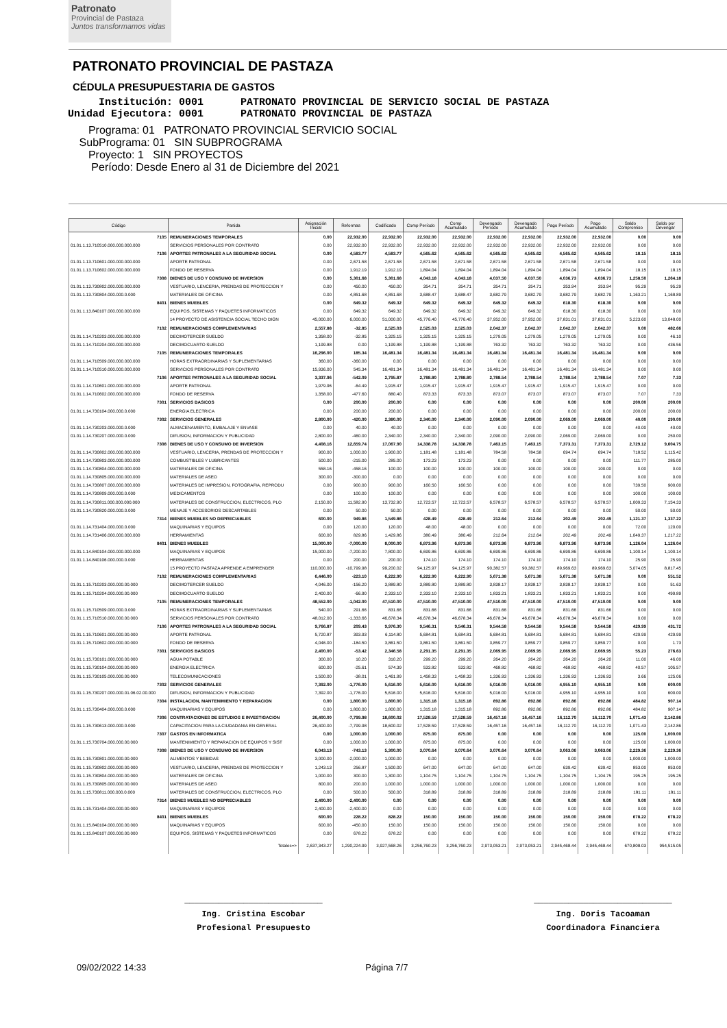Patronato
Provincial de Pastaza
Juntos transformamos vidas
PATRONATO PROVINCIAL DE PASTAZA
CÉDULA PRESUPUESTARIA DE GASTOS
Institución: 0001 PATRONATO PROVINCIAL DE SERVICIO SOCIAL DE PASTAZA Unidad Ejecutora: 0001 PATRONATO PROVINCIAL DE PASTAZA
Programa: 01 PATRONATO PROVINCIAL SERVICIO SOCIAL SubPrograma: 01 SIN SUBPROGRAMA Proyecto: 1 SIN PROYECTOS Período: Desde Enero al 31 de Diciembre del 2021
| Código | Partida | Asignación Inicial | Reformas | Codificado | Comp Período | Comp Acumulado | Devengado Período | Devengado Acumulado | Pago Período | Pago Acumulado | Saldo Compromiso | Saldo por Devengar |
| --- | --- | --- | --- | --- | --- | --- | --- | --- | --- | --- | --- | --- |
| 7105 | REMUNERACIONES TEMPORALES | 0.00 | 22,932.00 | 22,932.00 | 22,932.00 | 22,932.00 | 22,932.00 | 22,932.00 | 22,932.00 | 22,932.00 | 0.00 | 0.00 |
| 01.01.1.13.710510.000.000.000.000 | SERVICIOS PERSONALES POR CONTRATO | 0.00 | 22,932.00 | 22,932.00 | 22,932.00 | 22,932.00 | 22,932.00 | 22,932.00 | 22,932.00 | 22,932.00 | 0.00 | 0.00 |
| 7106 | APORTES PATRONALES A LA SEGURIDAD SOCIAL | 0.00 | 4,583.77 | 4,583.77 | 4,565.62 | 4,565.62 | 4,565.62 | 4,565.62 | 4,565.62 | 4,565.62 | 18.15 | 18.15 |
| 01.01.1.13.710601.000.000.000.000 | APORTE PATRONAL | 0.00 | 2,671.58 | 2,671.58 | 2,671.58 | 2,671.58 | 2,671.58 | 2,671.58 | 2,671.58 | 2,671.58 | 0.00 | 0.00 |
| 01.01.1.13.710602.000.000.000.000 | FONDO DE RESERVA | 0.00 | 1,912.19 | 1,912.19 | 1,894.04 | 1,894.04 | 1,894.04 | 1,894.04 | 1,894.04 | 1,894.04 | 18.15 | 18.15 |
| 7308 | BIENES DE USO Y CONSUMO DE INVERSION | 0.00 | 5,301.68 | 5,301.68 | 4,043.18 | 4,043.18 | 4,037.50 | 4,037.50 | 4,036.73 | 4,036.73 | 1,258.50 | 1,264.18 |
| 01.01.1.13.730802.000.000.000.000 | VESTUARIO, LENCERIA, PRENDAS DE PROTECCION Y | 0.00 | 450.00 | 450.00 | 354.71 | 354.71 | 354.71 | 354.71 | 353.94 | 353.94 | 95.29 | 95.29 |
| 01.01.1.13.730804.000.000.0.000 | MATERIALES DE OFICINA | 0.00 | 4,851.68 | 4,851.68 | 3,688.47 | 3,688.47 | 3,682.79 | 3,682.79 | 3,682.79 | 3,682.79 | 1,163.21 | 1,168.89 |
| 8401 | BIENES MUEBLES | 0.00 | 649.32 | 649.32 | 649.32 | 649.32 | 649.32 | 649.32 | 618.30 | 618.30 | 0.00 | 0.00 |
| 01.01.1.13.840107.000.000.000.000 | EQUIPOS, SISTEMAS Y PAQUETES INFORMATICOS | 0.00 | 649.32 | 649.32 | 649.32 | 649.32 | 649.32 | 649.32 | 618.30 | 618.30 | 0.00 | 0.00 |
| | 14 PROYECTO DE ASISTENCIA SOCIAL TECHO DIGN | 45,000.00 | 6,000.00 | 51,000.00 | 45,776.40 | 45,776.40 | 37,952.00 | 37,952.00 | 37,831.01 | 37,831.01 | 5,223.60 | 13,048.00 |
| 7102 | REMUNERACIONES COMPLEMENTARIAS | 2,557.88 | -32.85 | 2,525.03 | 2,525.03 | 2,525.03 | 2,042.37 | 2,042.37 | 2,042.37 | 2,042.37 | 0.00 | 482.66 |
| 01.01.1.14.710203.000.000.000.000 | DECIMOTERCER SUELDO | 1,358.00 | -32.85 | 1,325.15 | 1,325.15 | 1,325.15 | 1,279.05 | 1,279.05 | 1,279.05 | 1,279.05 | 0.00 | 46.10 |
| 01.01.1.14.710204.000.000.000.000 | DECIMOCUARTO SUELDO | 1,199.88 | 0.00 | 1,199.88 | 1,199.88 | 1,199.88 | 763.32 | 763.32 | 763.32 | 763.32 | 0.00 | 436.56 |
| 7105 | REMUNERACIONES TEMPORALES | 16,296.00 | 185.34 | 16,481.34 | 16,481.34 | 16,481.34 | 16,481.34 | 16,481.34 | 16,481.34 | 16,481.34 | 0.00 | 0.00 |
| 01.01.1.14.710509.000.000.000.000 | HORAS EXTRAORDINARIAS Y SUPLEMENTARIAS | 360.00 | -360.00 | 0.00 | 0.00 | 0.00 | 0.00 | 0.00 | 0.00 | 0.00 | 0.00 | 0.00 |
| 01.01.1.14.710510.000.000.000.000 | SERVICIOS PERSONALES POR CONTRATO | 15,936.00 | 545.34 | 16,481.34 | 16,481.34 | 16,481.34 | 16,481.34 | 16,481.34 | 16,481.34 | 16,481.34 | 0.00 | 0.00 |
| 7106 | APORTES PATRONALES A LA SEGURIDAD SOCIAL | 3,337.96 | -542.09 | 2,795.87 | 2,788.80 | 2,788.80 | 2,788.54 | 2,788.54 | 2,788.54 | 2,788.54 | 7.07 | 7.33 |
| 01.01.1.14.710601.000.000.000.000 | APORTE PATRONAL | 1,979.96 | -64.49 | 1,915.47 | 1,915.47 | 1,915.47 | 1,915.47 | 1,915.47 | 1,915.47 | 1,915.47 | 0.00 | 0.00 |
| 01.01.1.14.710602.000.000.000.000 | FONDO DE RESERVA | 1,358.00 | -477.60 | 880.40 | 873.33 | 873.33 | 873.07 | 873.07 | 873.07 | 873.07 | 7.07 | 7.33 |
| 7301 | SERVICIOS BASICOS | 0.00 | 200.00 | 200.00 | 0.00 | 0.00 | 0.00 | 0.00 | 0.00 | 0.00 | 200.00 | 200.00 |
| 01.01.1.14.730104.000.000.0.000 | ENERGIA ELECTRICA | 0.00 | 200.00 | 200.00 | 0.00 | 0.00 | 0.00 | 0.00 | 0.00 | 0.00 | 200.00 | 200.00 |
| 7302 | SERVICIOS GENERALES | 2,800.00 | -420.00 | 2,380.00 | 2,340.00 | 2,340.00 | 2,090.00 | 2,090.00 | 2,069.00 | 2,069.00 | 40.00 | 290.00 |
| 01.01.1.14.730203.000.000.0.000 | ALMACENAMIENTO, EMBALAJE Y ENVASE | 0.00 | 40.00 | 40.00 | 0.00 | 0.00 | 0.00 | 0.00 | 0.00 | 0.00 | 40.00 | 40.00 |
| 01.01.1.14.730207.000.000.0.000 | DIFUSION, INFORMACION Y PUBLICIDAD | 2,800.00 | -460.00 | 2,340.00 | 2,340.00 | 2,340.00 | 2,090.00 | 2,090.00 | 2,069.00 | 2,069.00 | 0.00 | 250.00 |
| 7308 | BIENES DE USO Y CONSUMO DE INVERSION | 4,408.16 | 12,659.74 | 17,067.90 | 14,338.78 | 14,338.78 | 7,463.15 | 7,463.15 | 7,373.31 | 7,373.31 | 2,729.12 | 9,604.75 |
| 01.01.1.14.730802.000.000.000.000 | VESTUARIO, LENCERIA, PRENDAS DE PROTECCION Y | 900.00 | 1,000.00 | 1,900.00 | 1,181.48 | 1,181.48 | 784.58 | 784.58 | 694.74 | 694.74 | 718.52 | 1,115.42 |
| 01.01.1.14.730803.000.000.000.000 | COMBUSTIBLES Y LUBRICANTES | 500.00 | -215.00 | 285.00 | 173.23 | 173.23 | 0.00 | 0.00 | 0.00 | 0.00 | 111.77 | 285.00 |
| 01.01.1.14.730804.000.000.000.000 | MATERIALES DE OFICINA | 558.16 | -458.16 | 100.00 | 100.00 | 100.00 | 100.00 | 100.00 | 100.00 | 100.00 | 0.00 | 0.00 |
| 01.01.1.14.730805.000.000.000.000 | MATERIALES DE ASEO | 300.00 | -300.00 | 0.00 | 0.00 | 0.00 | 0.00 | 0.00 | 0.00 | 0.00 | 0.00 | 0.00 |
| 01.01.1.14.730807.000.000.000.000 | MATERIALES DE IMPRESION, FOTOGRAFIA, REPRODU | 0.00 | 900.00 | 900.00 | 160.50 | 160.50 | 0.00 | 0.00 | 0.00 | 0.00 | 739.50 | 900.00 |
| 01.01.1.14.730809.000.000.0.000 | MEDICAMENTOS | 0.00 | 100.00 | 100.00 | 0.00 | 0.00 | 0.00 | 0.00 | 0.00 | 0.00 | 100.00 | 100.00 |
| 01.01.1.14.730811.000.000.000.000 | MATERIALES DE CONSTRUCCION, ELECTRICOS, PLO | 2,150.00 | 11,582.90 | 13,732.90 | 12,723.57 | 12,723.57 | 6,578.57 | 6,578.57 | 6,578.57 | 6,578.57 | 1,009.33 | 7,154.33 |
| 01.01.1.14.730820.000.000.0.000 | MENAJE Y ACCESORIOS DESCARTABLES | 0.00 | 50.00 | 50.00 | 0.00 | 0.00 | 0.00 | 0.00 | 0.00 | 0.00 | 50.00 | 50.00 |
| 7314 | BIENES MUEBLES NO DEPRECIABLES | 600.00 | 949.86 | 1,549.86 | 428.49 | 428.49 | 212.64 | 212.64 | 202.49 | 202.49 | 1,121.37 | 1,337.22 |
| 01.01.1.14.731404.000.000.0.000 | MAQUINARIAS Y EQUIPOS | 0.00 | 120.00 | 120.00 | 48.00 | 48.00 | 0.00 | 0.00 | 0.00 | 0.00 | 72.00 | 120.00 |
| 01.01.1.14.731406.000.000.000.000 | HERRAMIENTAS | 600.00 | 829.86 | 1,429.86 | 380.49 | 380.49 | 212.64 | 212.64 | 202.49 | 202.49 | 1,049.37 | 1,217.22 |
| 8401 | BIENES MUEBLES | 15,000.00 | -7,000.00 | 8,000.00 | 6,873.96 | 6,873.96 | 6,873.96 | 6,873.96 | 6,873.96 | 6,873.96 | 1,126.04 | 1,126.04 |
| 01.01.1.14.840104.000.000.000.000 | MAQUINARIAS Y EQUIPOS | 15,000.00 | -7,200.00 | 7,800.00 | 6,699.86 | 6,699.86 | 6,699.86 | 6,699.86 | 6,699.86 | 6,699.86 | 1,100.14 | 1,100.14 |
| 01.01.1.14.840106.000.000.0.000 | HERRAMIENTAS | 0.00 | 200.00 | 200.00 | 174.10 | 174.10 | 174.10 | 174.10 | 174.10 | 174.10 | 25.90 | 25.90 |
| | 15 PROYECTO PASTAZA APRENDE A EMPRENDER | 110,000.00 | -10,799.98 | 99,200.02 | 94,125.97 | 94,125.97 | 90,382.57 | 90,382.57 | 89,969.63 | 89,969.63 | 5,074.05 | 8,817.45 |
| 7102 | REMUNERACIONES COMPLEMENTARIAS | 6,446.00 | -223.10 | 6,222.90 | 6,222.90 | 6,222.90 | 5,671.38 | 5,671.38 | 5,671.38 | 5,671.38 | 0.00 | 551.52 |
| 01.01.1.15.710203.000.000.00.000 | DECIMOTERCER SUELDO | 4,046.00 | -156.20 | 3,889.80 | 3,889.80 | 3,889.80 | 3,838.17 | 3,838.17 | 3,838.17 | 3,838.17 | 0.00 | 51.63 |
| 01.01.1.15.710204.000.000.00.000 | DECIMOCUARTO SUELDO | 2,400.00 | -66.90 | 2,333.10 | 2,333.10 | 2,333.10 | 1,833.21 | 1,833.21 | 1,833.21 | 1,833.21 | 0.00 | 499.89 |
| 7105 | REMUNERACIONES TEMPORALES | 48,552.00 | -1,042.00 | 47,510.00 | 47,510.00 | 47,510.00 | 47,510.00 | 47,510.00 | 47,510.00 | 47,510.00 | 0.00 | 0.00 |
| 01.01.1.15.710509.000.000.0.000 | HORAS EXTRAORDINARIAS Y SUPLEMENTARIAS | 540.00 | 291.66 | 831.66 | 831.66 | 831.66 | 831.66 | 831.66 | 831.66 | 831.66 | 0.00 | 0.00 |
| 01.01.1.15.710510.000.000.00.000 | SERVICIOS PERSONALES POR CONTRATO | 48,012.00 | -1,333.66 | 46,678.34 | 46,678.34 | 46,678.34 | 46,678.34 | 46,678.34 | 46,678.34 | 46,678.34 | 0.00 | 0.00 |
| 7106 | APORTES PATRONALES A LA SEGURIDAD SOCIAL | 9,766.87 | 209.43 | 9,976.30 | 9,546.31 | 9,546.31 | 9,544.58 | 9,544.58 | 9,544.58 | 9,544.58 | 429.99 | 431.72 |
| 01.01.1.15.710601.000.000.00.000 | APORTE PATRONAL | 5,720.87 | 393.93 | 6,114.80 | 5,684.81 | 5,684.81 | 5,684.81 | 5,684.81 | 5,684.81 | 5,684.81 | 429.99 | 429.99 |
| 01.01.1.15.710602.000.000.00.000 | FONDO DE RESERVA | 4,046.00 | -184.50 | 3,861.50 | 3,861.50 | 3,861.50 | 3,859.77 | 3,859.77 | 3,859.77 | 3,859.77 | 0.00 | 1.73 |
| 7301 | SERVICIOS BASICOS | 2,400.00 | -53.42 | 2,346.58 | 2,291.35 | 2,291.35 | 2,069.95 | 2,069.95 | 2,069.95 | 2,069.95 | 55.23 | 276.63 |
| 01.01.1.15.730101.000.000.00.000 | AGUA POTABLE | 300.00 | 10.20 | 310.20 | 299.20 | 299.20 | 264.20 | 264.20 | 264.20 | 264.20 | 11.00 | 46.00 |
| 01.01.1.15.730104.000.000.00.000 | ENERGIA ELECTRICA | 600.00 | -25.61 | 574.39 | 533.82 | 533.82 | 468.82 | 468.82 | 468.82 | 468.82 | 40.57 | 105.57 |
| 01.01.1.15.730105.000.000.00.000 | TELECOMUNICACIONES | 1,500.00 | -38.01 | 1,461.99 | 1,458.33 | 1,458.33 | 1,336.93 | 1,336.93 | 1,336.93 | 1,336.93 | 3.66 | 125.06 |
| 7302 | SERVICIOS GENERALES | 7,392.00 | -1,776.00 | 5,616.00 | 5,616.00 | 5,616.00 | 5,016.00 | 5,016.00 | 4,955.10 | 4,955.10 | 0.00 | 600.00 |
| 01.01.1.15.730207.000.000.01.06.02.00.000 | DIFUSION, INFORMACION Y PUBLICIDAD | 7,392.00 | -1,776.00 | 5,616.00 | 5,616.00 | 5,616.00 | 5,016.00 | 5,016.00 | 4,955.10 | 4,955.10 | 0.00 | 600.00 |
| 7304 | INSTALACION, MANTENIMIENTO Y REPARACION | 0.00 | 1,800.00 | 1,800.00 | 1,315.18 | 1,315.18 | 892.86 | 892.86 | 892.86 | 892.86 | 484.82 | 907.14 |
| 01.01.1.15.730404.000.000.0.000 | MAQUINARIAS Y EQUIPOS | 0.00 | 1,800.00 | 1,800.00 | 1,315.18 | 1,315.18 | 892.86 | 892.86 | 892.86 | 892.86 | 484.82 | 907.14 |
| 7306 | CONTRATACIONES DE ESTUDIOS E INVESTIGACION | 26,400.00 | -7,799.98 | 18,600.02 | 17,528.59 | 17,528.59 | 16,457.16 | 16,457.16 | 16,112.70 | 16,112.70 | 1,071.43 | 2,142.86 |
| 01.01.1.15.730613.000.000.0.000 | CAPACITACION PARA LA CIUDADANIA EN GENERAL | 26,400.00 | -7,799.98 | 18,600.02 | 17,528.59 | 17,528.59 | 16,457.16 | 16,457.16 | 16,112.70 | 16,112.70 | 1,071.43 | 2,142.86 |
| 7307 | GASTOS EN INFORMATICA | 0.00 | 1,000.00 | 1,000.00 | 875.00 | 875.00 | 0.00 | 0.00 | 0.00 | 0.00 | 125.00 | 1,000.00 |
| 01.01.1.15.730704.000.000.00.000 | MANTENIMIENTO Y REPARACION DE EQUIPOS Y SIST | 0.00 | 1,000.00 | 1,000.00 | 875.00 | 875.00 | 0.00 | 0.00 | 0.00 | 0.00 | 125.00 | 1,000.00 |
| 7308 | BIENES DE USO Y CONSUMO DE INVERSION | 6,043.13 | -743.13 | 5,300.00 | 3,070.64 | 3,070.64 | 3,070.64 | 3,070.64 | 3,063.06 | 3,063.06 | 2,229.36 | 2,229.36 |
| 01.01.1.15.730801.000.000.00.000 | ALIMENTOS Y BEBIDAS | 3,000.00 | -2,000.00 | 1,000.00 | 0.00 | 0.00 | 0.00 | 0.00 | 0.00 | 0.00 | 1,000.00 | 1,000.00 |
| 01.01.1.15.730802.000.000.00.000 | VESTUARIO, LENCERIA, PRENDAS DE PROTECCION Y | 1,243.13 | 256.87 | 1,500.00 | 647.00 | 647.00 | 647.00 | 647.00 | 639.42 | 639.42 | 853.00 | 853.00 |
| 01.01.1.15.730804.000.000.00.000 | MATERIALES DE OFICINA | 1,000.00 | 300.00 | 1,300.00 | 1,104.75 | 1,104.75 | 1,104.75 | 1,104.75 | 1,104.75 | 1,104.75 | 195.25 | 195.25 |
| 01.01.1.15.730805.000.000.00.000 | MATERIALES DE ASEO | 800.00 | 200.00 | 1,000.00 | 1,000.00 | 1,000.00 | 1,000.00 | 1,000.00 | 1,000.00 | 1,000.00 | 0.00 | 0.00 |
| 01.01.1.15.730811.000.000.0.000 | MATERIALES DE CONSTRUCCION, ELECTRICOS, PLO | 0.00 | 500.00 | 500.00 | 318.89 | 318.89 | 318.89 | 318.89 | 318.89 | 318.89 | 181.11 | 181.11 |
| 7314 | BIENES MUEBLES NO DEPRECIABLES | 2,400.00 | -2,400.00 | 0.00 | 0.00 | 0.00 | 0.00 | 0.00 | 0.00 | 0.00 | 0.00 | 0.00 |
| 01.01.1.15.731404.000.000.00.000 | MAQUINARIAS Y EQUIPOS | 2,400.00 | -2,400.00 | 0.00 | 0.00 | 0.00 | 0.00 | 0.00 | 0.00 | 0.00 | 0.00 | 0.00 |
| 8401 | BIENES MUEBLES | 600.00 | 228.22 | 828.22 | 150.00 | 150.00 | 150.00 | 150.00 | 150.00 | 150.00 | 678.22 | 678.22 |
| 01.01.1.15.840104.000.000.00.000 | MAQUINARIAS Y EQUIPOS | 600.00 | -450.00 | 150.00 | 150.00 | 150.00 | 150.00 | 150.00 | 150.00 | 150.00 | 0.00 | 0.00 |
| 01.01.1.15.840107.000.000.00.000 | EQUIPOS, SISTEMAS Y PAQUETES INFORMATICOS | 0.00 | 678.22 | 678.22 | 0.00 | 0.00 | 0.00 | 0.00 | 0.00 | 0.00 | 678.22 | 678.22 |
| | Totales=> | 2,637,343.27 | 1,290,224.99 | 3,927,568.26 | 3,256,760.23 | 3,256,760.23 | 2,973,053.21 | 2,973,053.21 | 2,945,468.44 | 2,945,468.44 | 670,808.03 | 954,515.05 |
____________________________
Ing. Cristina Escobar
Profesional Presupuesto
____________________________
Ing. Doris Tacoaman
Coordinadora Financiera
09/02/2022 14:33 Página 7/7